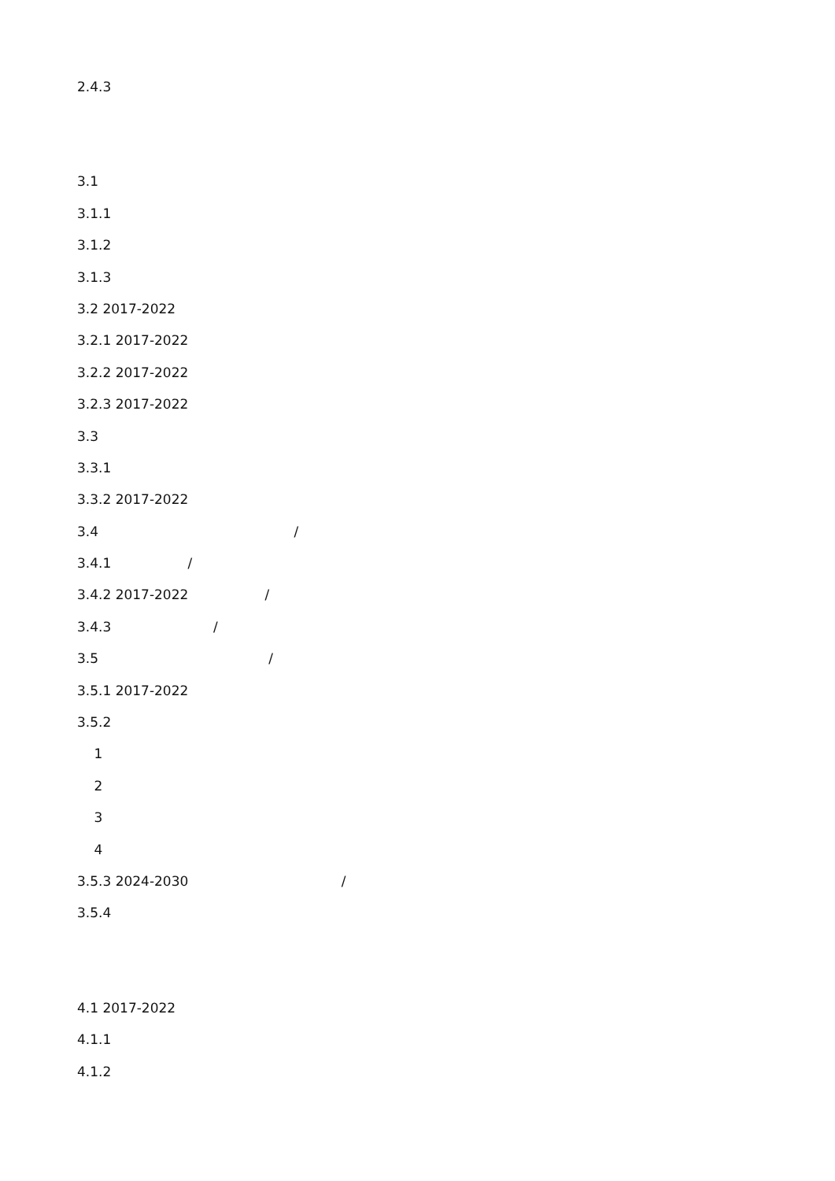2.4.3
3.1
3.1.1
3.1.2
3.1.3
3.2 2017-2022
3.2.1 2017-2022
3.2.2 2017-2022
3.2.3 2017-2022
3.3
3.3.1
3.3.2 2017-2022
3.4 /
3.4.1 /
3.4.2 2017-2022 /
3.4.3 /
3.5 /
3.5.1 2017-2022
3.5.2
1
2
3
4
3.5.3 2024-2030 /
3.5.4
4.1 2017-2022
4.1.1
4.1.2